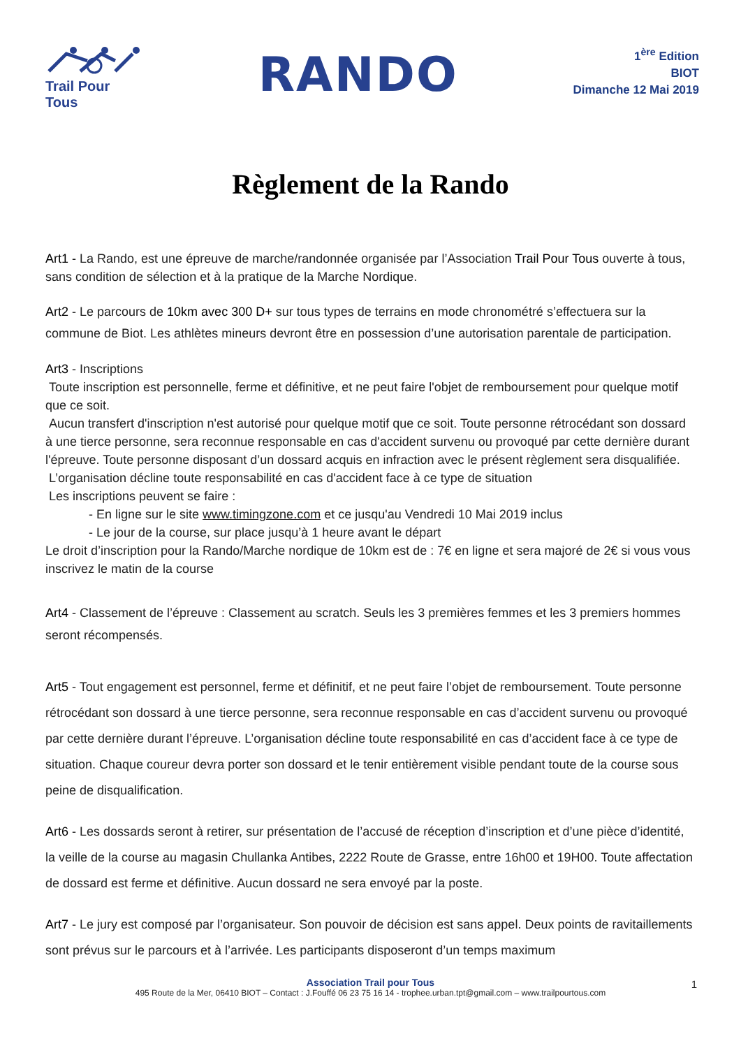Trail Pour Tous
RANDO
1<sup>ère</sup> Edition
BIOT
Dimanche 12 Mai 2019
Règlement de la Rando
Art1 - La Rando, est une épreuve de marche/randonnée organisée par l’Association Trail Pour Tous ouverte à tous, sans condition de sélection et à la pratique de la Marche Nordique.
Art2 - Le parcours de 10km avec 300 D+ sur tous types de terrains en mode chronométré s’effectuera sur la commune de Biot. Les athlètes mineurs devront être en possession d’une autorisation parentale de participation.
Art3 - Inscriptions
Toute inscription est personnelle, ferme et définitive, et ne peut faire l'objet de remboursement pour quelque motif que ce soit.
Aucun transfert d'inscription n'est autorisé pour quelque motif que ce soit. Toute personne rétrocédant son dossard à une tierce personne, sera reconnue responsable en cas d'accident survenu ou provoqué par cette dernière durant l'épreuve. Toute personne disposant d’un dossard acquis en infraction avec le présent règlement sera disqualifiée.
L’organisation décline toute responsabilité en cas d'accident face à ce type de situation
Les inscriptions peuvent se faire :
- En ligne sur le site www.timingzone.com et ce jusqu'au Vendredi 10 Mai 2019 inclus
- Le jour de la course, sur place jusqu’à 1 heure avant le départ
Le droit d’inscription pour la Rando/Marche nordique de 10km est de : 7€ en ligne et sera majoré de 2€ si vous vous inscrivez le matin de la course
Art4 - Classement de l’épreuve : Classement au scratch. Seuls les 3 premières femmes et les 3 premiers hommes seront récompensés.
Art5 - Tout engagement est personnel, ferme et définitif, et ne peut faire l’objet de remboursement. Toute personne rétrocédant son dossard à une tierce personne, sera reconnue responsable en cas d’accident survenu ou provoqué par cette dernière durant l’épreuve. L’organisation décline toute responsabilité en cas d’accident face à ce type de situation. Chaque coureur devra porter son dossard et le tenir entièrement visible pendant toute de la course sous peine de disqualification.
Art6 - Les dossards seront à retirer, sur présentation de l’accusé de réception d’inscription et d’une pièce d’identité, la veille de la course au magasin Chullanka Antibes, 2222 Route de Grasse, entre 16h00 et 19H00. Toute affectation de dossard est ferme et définitive. Aucun dossard ne sera envoyé par la poste.
Art7 - Le jury est composé par l’organisateur. Son pouvoir de décision est sans appel. Deux points de ravitaillements sont prévus sur le parcours et à l’arrivée. Les participants disposeront d’un temps maximum
Association Trail pour Tous
495 Route de la Mer, 06410 BIOT – Contact : J.Fouffé 06 23 75 16 14 - trophee.urban.tpt@gmail.com – www.trailpourtous.com
1